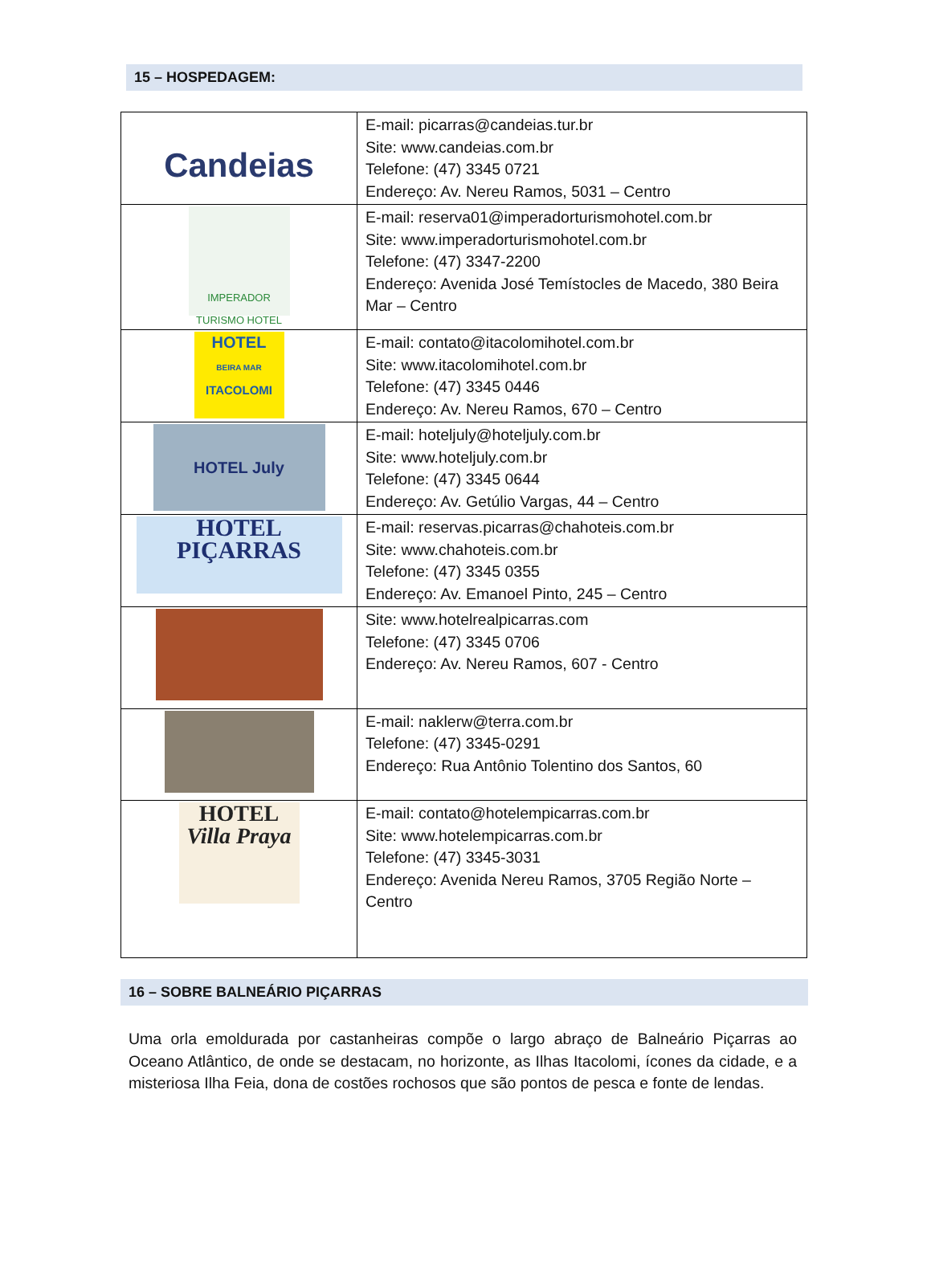15 – HOSPEDAGEM:
| Candeias | E-mail: picarras@candeias.tur.br Site: www.candeias.com.br Telefone: (47) 3345 0721 Endereço: Av. Nereu Ramos, 5031 – Centro |
| IMPERADOR TURISMO HOTEL | E-mail: reserva01@imperadorturismohotel.com.br Site: www.imperadorturismohotel.com.br Telefone: (47) 3347-2200 Endereço: Avenida José Temístocles de Macedo, 380 Beira Mar – Centro |
| HOTEL BEIRA MAR ITACOLOMI | E-mail: contato@itacolomihotel.com.br Site: www.itacolomihotel.com.br Telefone: (47) 3345 0446 Endereço: Av. Nereu Ramos, 670 – Centro |
| HOTEL July | E-mail: hoteljuly@hoteljuly.com.br Site: www.hoteljuly.com.br Telefone: (47) 3345 0644 Endereço: Av. Getúlio Vargas, 44 – Centro |
| HOTEL PIÇARRAS | E-mail: reservas.picarras@chahoteis.com.br Site: www.chahoteis.com.br Telefone: (47) 3345 0355 Endereço: Av. Emanoel Pinto, 245 – Centro |
| | Site: www.hotelrealpicarras.com Telefone: (47) 3345 0706 Endereço: Av. Nereu Ramos, 607 - Centro |
| | E-mail: naklerw@terra.com.br Telefone: (47) 3345-0291 Endereço: Rua Antônio Tolentino dos Santos, 60 |
| HOTEL Villa Praya | E-mail: contato@hotelempicarras.com.br Site: www.hotelempicarras.com.br Telefone: (47) 3345-3031 Endereço: Avenida Nereu Ramos, 3705 Região Norte – Centro |
16 – SOBRE BALNEÁRIO PIÇARRAS
Uma orla emoldurada por castanheiras compõe o largo abraço de Balneário Piçarras ao Oceano Atlântico, de onde se destacam, no horizonte, as Ilhas Itacolomi, ícones da cidade, e a misteriosa Ilha Feia, dona de costões rochosos que são pontos de pesca e fonte de lendas.